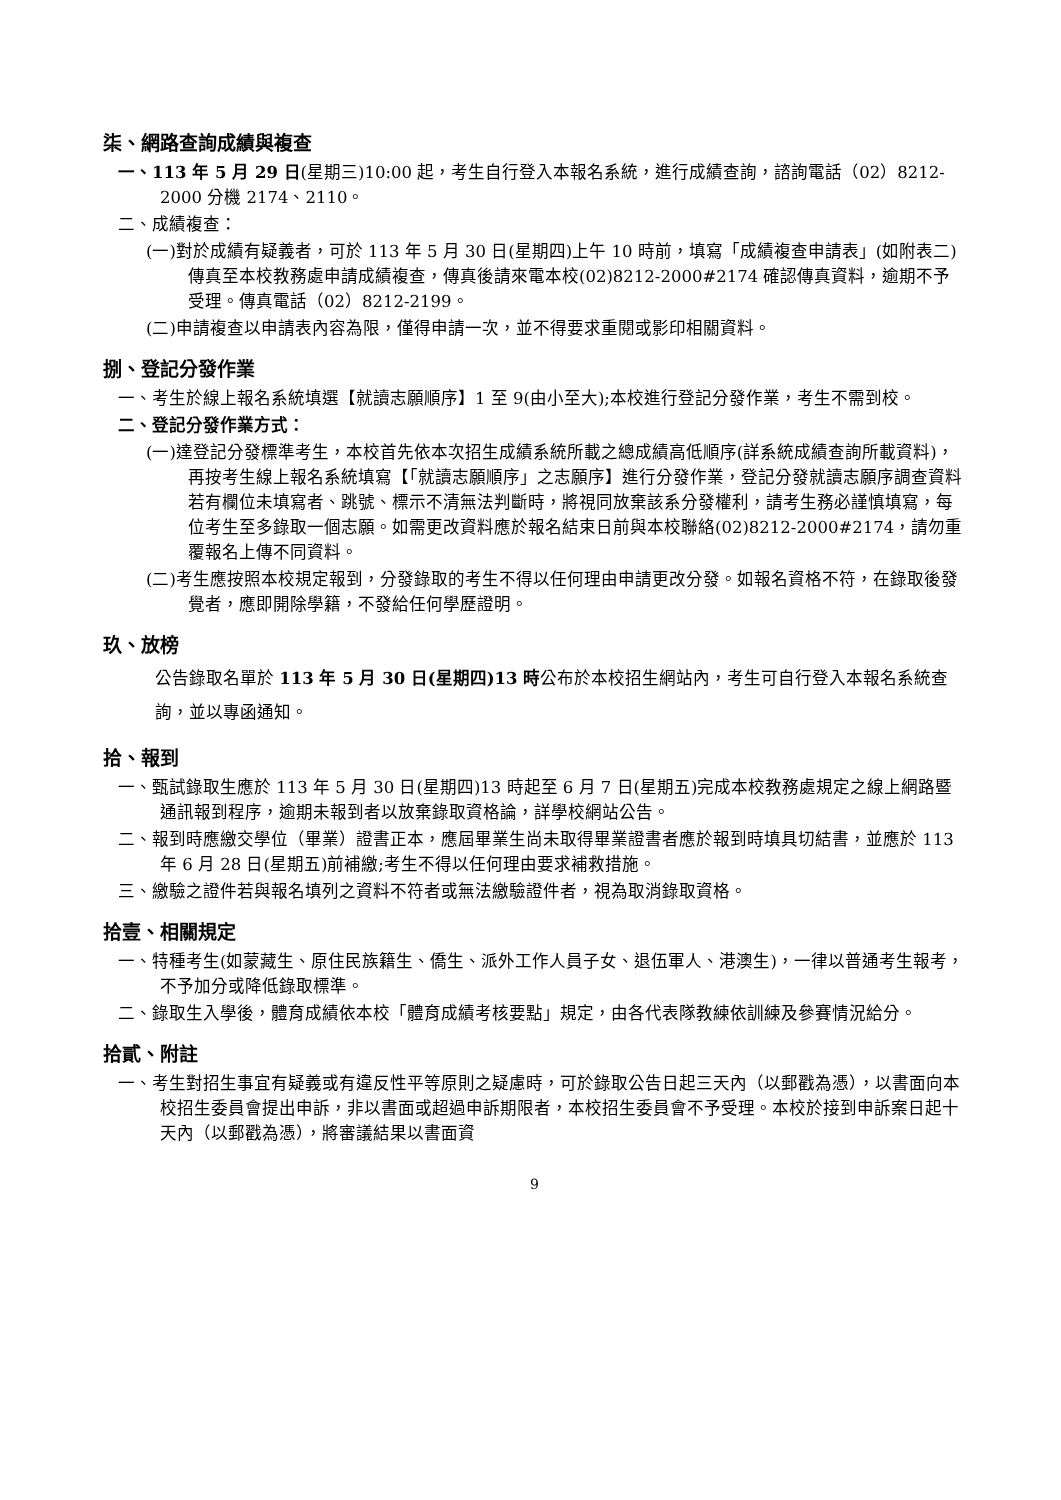柒、網路查詢成績與複查
一、113 年 5 月 29 日(星期三)10:00 起，考生自行登入本報名系統，進行成績查詢，諮詢電話（02）8212-2000 分機 2174、2110。
二、成績複查：
(一)對於成績有疑義者，可於 113 年 5 月 30 日(星期四)上午 10 時前，填寫「成績複查申請表」(如附表二)傳真至本校教務處申請成績複查，傳真後請來電本校(02)8212-2000#2174 確認傳真資料，逾期不予受理。傳真電話（02）8212-2199。
(二)申請複查以申請表內容為限，僅得申請一次，並不得要求重閱或影印相關資料。
捌、登記分發作業
一、考生於線上報名系統填選【就讀志願順序】1 至 9(由小至大);本校進行登記分發作業，考生不需到校。
二、登記分發作業方式：
(一)達登記分發標準考生，本校首先依本次招生成績系統所載之總成績高低順序(詳系統成績查詢所載資料)，再按考生線上報名系統填寫【「就讀志願順序」之志願序】進行分發作業，登記分發就讀志願序調查資料若有欄位未填寫者、跳號、標示不清無法判斷時，將視同放棄該系分發權利，請考生務必謹慎填寫，每位考生至多錄取一個志願。如需更改資料應於報名結束日前與本校聯絡(02)8212-2000#2174，請勿重覆報名上傳不同資料。
(二)考生應按照本校規定報到，分發錄取的考生不得以任何理由申請更改分發。如報名資格不符，在錄取後發覺者，應即開除學籍，不發給任何學歷證明。
玖、放榜
公告錄取名單於 113 年 5 月 30 日(星期四)13 時公布於本校招生網站內，考生可自行登入本報名系統查詢，並以專函通知。
拾、報到
一、甄試錄取生應於 113 年 5 月 30 日(星期四)13 時起至 6 月 7 日(星期五)完成本校教務處規定之線上網路暨通訊報到程序，逾期未報到者以放棄錄取資格論，詳學校網站公告。
二、報到時應繳交學位（畢業）證書正本，應屆畢業生尚未取得畢業證書者應於報到時填具切結書，並應於 113 年 6 月 28 日(星期五)前補繳;考生不得以任何理由要求補救措施。
三、繳驗之證件若與報名填列之資料不符者或無法繳驗證件者，視為取消錄取資格。
拾壹、相關規定
一、特種考生(如蒙藏生、原住民族籍生、僑生、派外工作人員子女、退伍軍人、港澳生)，一律以普通考生報考，不予加分或降低錄取標準。
二、錄取生入學後，體育成績依本校「體育成績考核要點」規定，由各代表隊教練依訓練及參賽情況給分。
拾貳、附註
一、考生對招生事宜有疑義或有違反性平等原則之疑慮時，可於錄取公告日起三天內（以郵戳為憑），以書面向本校招生委員會提出申訴，非以書面或超過申訴期限者，本校招生委員會不予受理。本校於接到申訴案日起十天內（以郵戳為憑），將審議結果以書面資
9